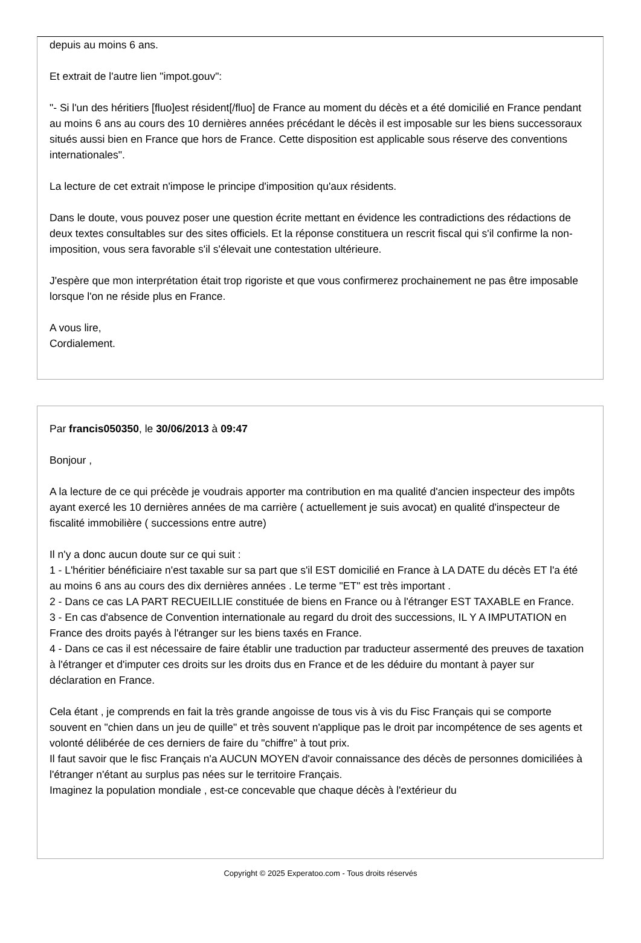depuis au moins 6 ans.
Et extrait de l'autre lien "impot.gouv":
"- Si l'un des héritiers [fluo]est résident[/fluo] de France au moment du décès et a été domicilié en France pendant au moins 6 ans au cours des 10 dernières années précédant le décès il est imposable sur les biens successoraux situés aussi bien en France que hors de France. Cette disposition est applicable sous réserve des conventions internationales".
La lecture de cet extrait n'impose le principe d'imposition qu'aux résidents.
Dans le doute, vous pouvez poser une question écrite mettant en évidence les contradictions des rédactions de deux textes consultables sur des sites officiels. Et la réponse constituera un rescrit fiscal qui s'il confirme la non-imposition, vous sera favorable s'il s'élevait une contestation ultérieure.
J'espère que mon interprétation était trop rigoriste et que vous confirmerez prochainement ne pas être imposable lorsque l'on ne réside plus en France.
A vous lire,
Cordialement.
Par francis050350, le 30/06/2013 à 09:47
Bonjour ,
A la lecture de ce qui précède je voudrais apporter ma contribution en ma qualité d'ancien inspecteur des impôts ayant exercé les 10 dernières années de ma carrière ( actuellement je suis avocat) en qualité d'inspecteur de fiscalité immobilière ( successions entre autre)
Il n'y a donc aucun doute sur ce qui suit :
1 - L'héritier bénéficiaire n'est taxable sur sa part que s'il EST domicilié en France à LA DATE du décès ET l'a été au moins 6 ans au cours des dix dernières années . Le terme "ET" est très important .
2 - Dans ce cas LA PART RECUEILLIE constituée de biens en France ou à l'étranger EST TAXABLE en France.
3 - En cas d'absence de Convention internationale au regard du droit des successions, IL Y A IMPUTATION en France des droits payés à l'étranger sur les biens taxés en France.
4 - Dans ce cas il est nécessaire de faire établir une traduction par traducteur assermenté des preuves de taxation à l'étranger et d'imputer ces droits sur les droits dus en France et de les déduire du montant à payer sur déclaration en France.
Cela étant , je comprends en fait la très grande angoisse de tous vis à vis du Fisc Français qui se comporte souvent en "chien dans un jeu de quille" et très souvent n'applique pas le droit par incompétence de ses agents et volonté délibérée de ces derniers de faire du "chiffre" à tout prix.
Il faut savoir que le fisc Français n'a AUCUN MOYEN d'avoir connaissance des décès de personnes domiciliées à l'étranger n'étant au surplus pas nées sur le territoire Français.
Imaginez la population mondiale , est-ce concevable que chaque décès à l'extérieur du
Copyright © 2025 Experatoo.com - Tous droits réservés